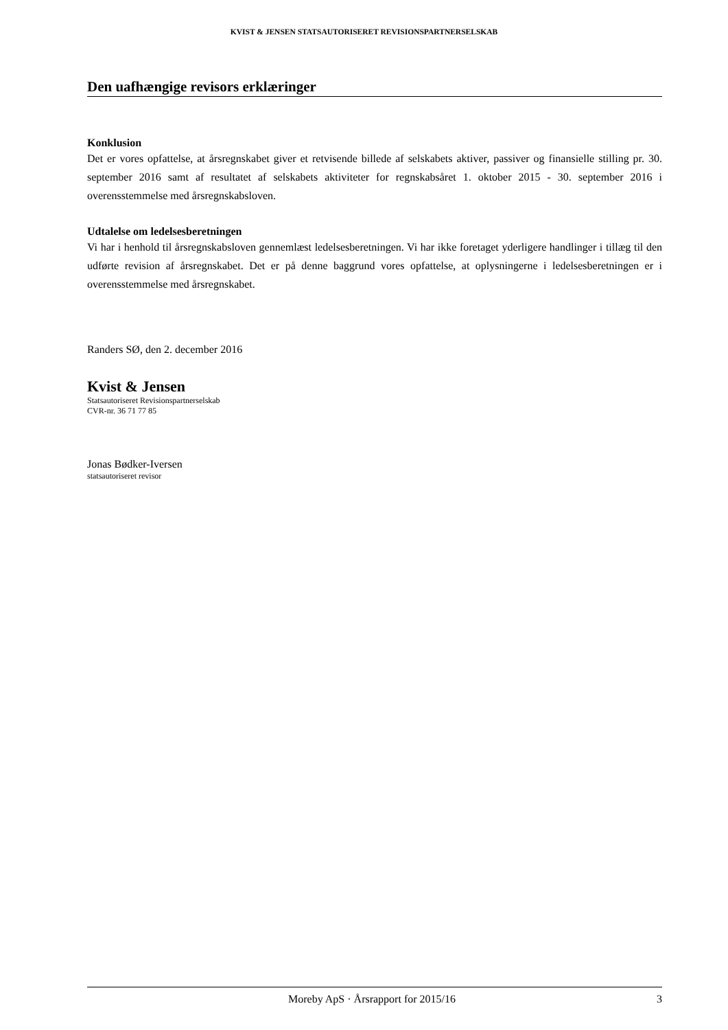KVIST & JENSEN STATSAUTORISERET REVISIONSPARTNERSELSKAB
Den uafhængige revisors erklæringer
Konklusion
Det er vores opfattelse, at årsregnskabet giver et retvisende billede af selskabets aktiver, passiver og finansielle stilling pr. 30. september 2016 samt af resultatet af selskabets aktiviteter for regnskabsåret 1. oktober 2015 - 30. september 2016 i overensstemmelse med årsregnskabsloven.
Udtalelse om ledelsesberetningen
Vi har i henhold til årsregnskabsloven gennemlæst ledelsesberetningen. Vi har ikke foretaget yderligere handlinger i tillæg til den udførte revision af årsregnskabet. Det er på denne baggrund vores opfattelse, at oplysningerne i ledelsesberetningen er i overensstemmelse med årsregnskabet.
Randers SØ, den 2. december 2016
Kvist & Jensen
Statsautoriseret Revisionspartnerselskab
CVR-nr. 36 71 77 85
Jonas Bødker-Iversen
statsautoriseret revisor
Moreby ApS · Årsrapport for 2015/16 3